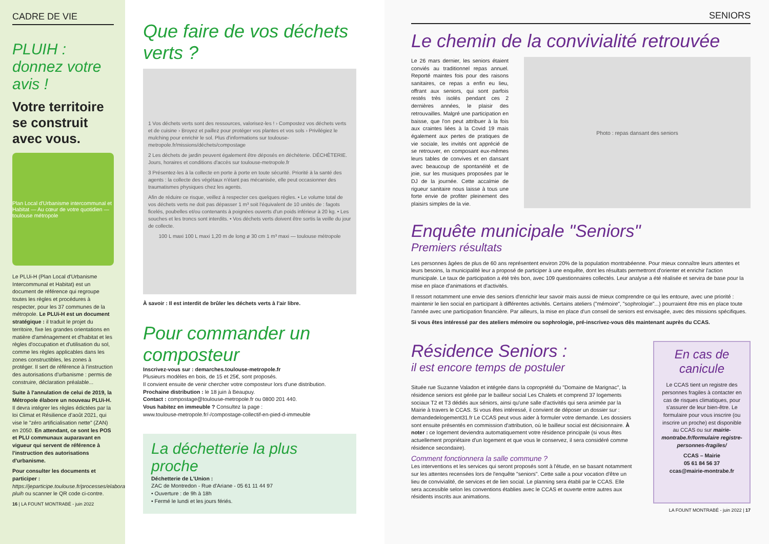CADRE DE VIE
PLUIH : donnez votre avis !
Votre territoire se construit avec vous.
Plan Local d'Urbanisme intercommunal et Habitat — Au cœur de votre quotidien — toulouse métropole
Le PLUi-H (Plan Local d'Urbanisme Intercommunal et Habitat) est un document de référence qui regroupe toutes les règles et procédures à respecter, pour les 37 communes de la métropole. Le PLUi-H est un document stratégique : il traduit le projet du territoire, fixe les grandes orientations en matière d'aménagement et d'habitat et les règles d'occupation et d'utilisation du sol, comme les règles applicables dans les zones constructibles, les zones à protéger. Il sert de référence à l'instruction des autorisations d'urbanisme : permis de construire, déclaration préalable...
Suite à l'annulation de celui de 2019, la Métropole élabore un nouveau PLUi-H. Il devra intégrer les règles édictées par la loi Climat et Résilience d'août 2021, qui vise le "zéro artificialisation nette" (ZAN) en 2050. En attendant, ce sont les POS et PLU communaux auparavant en vigueur qui servent de référence à l'instruction des autorisations d'urbanisme.
Pour consulter les documents et participer : https://jeparticipe.toulouse.fr/processes/elaboration-pluih ou scanner le QR code ci-contre.
16 | LA FOUNT MONTRABÉ - juin 2022
Que faire de vos déchets verts ?
1 Vos déchets verts sont des ressources, valorisez-les ! › Compostez vos déchets verts et de cuisine › Broyez et paillez pour protéger vos plantes et vos sols › Privilégiez le mulching pour enrichir le sol. Plus d'informations sur toulouse-metropole.fr/missions/déchets/compostage
2 Les déchets de jardin peuvent également être déposés en déchèterie. DÉCHÈTERIE. Jours, horaires et conditions d'accès sur toulouse-metropole.fr
3 Présentez-les à la collecte en porte à porte en toute sécurité. Priorité à la santé des agents : la collecte des végétaux n'étant pas mécanisée, elle peut occasionner des traumatismes physiques chez les agents.
Afin de réduire ce risque, veillez à respecter ces quelques règles. • Le volume total de vos déchets verts ne doit pas dépasser 1 m³ soit l'équivalent de 10 unités de : fagots ficelés, poubelles et/ou contenants à poignées ouverts d'un poids inférieur à 20 kg. • Les souches et les troncs sont interdits. • Vos déchets verts doivent être sortis la veille du jour de collecte.
100 L maxi 100 L maxi 1,20 m de long ø 30 cm 1 m³ maxi — toulouse métropole
À savoir : Il est interdit de brûler les déchets verts à l'air libre.
Pour commander un composteur
Inscrivez-vous sur : demarches.toulouse-metropole.fr
Plusieurs modèles en bois, de 15 et 25€, sont proposés.
Il convient ensuite de venir chercher votre composteur lors d'une distribution.
Prochaine distribution : le 18 juin à Beaupuy.
Contact : compostage@toulouse-metropole.fr ou 0800 201 440.
Vous habitez en immeuble ? Consultez la page :
www.toulouse-metropole.fr/-/compostage-collectif-en-pied-d-immeuble
La déchetterie la plus proche
Déchetterie de L'Union :
ZAC de Montredon - Rue d'Ariane - 05 61 11 44 97
• Ouverture : de 9h à 18h
• Fermé le lundi et les jours fériés.
SENIORS
Le chemin de la convivialité retrouvée
Le 26 mars dernier, les seniors étaient conviés au traditionnel repas annuel. Reporté maintes fois pour des raisons sanitaires, ce repas a enfin eu lieu, offrant aux seniors, qui sont parfois restés très isolés pendant ces 2 dernières années, le plaisir des retrouvailles. Malgré une participation en baisse, que l'on peut attribuer à la fois aux craintes liées à la Covid 19 mais également aux pertes de pratiques de vie sociale, les invités ont apprécié de se retrouver, en composant eux-mêmes leurs tables de convives et en dansant avec beaucoup de spontanéité et de joie, sur les musiques proposées par le DJ de la journée. Cette accalmie de rigueur sanitaire nous laisse à tous une forte envie de profiter pleinement des plaisirs simples de la vie.
Photo : repas dansant des seniors
Enquête municipale "Seniors"
Premiers résultats
Les personnes âgées de plus de 60 ans représentent environ 20% de la population montrabéenne. Pour mieux connaître leurs attentes et leurs besoins, la municipalité leur a proposé de participer à une enquête, dont les résultats permettront d'orienter et enrichir l'action municipale. Le taux de participation a été très bon, avec 109 questionnaires collectés. Leur analyse a été réalisée et servira de base pour la mise en place d'animations et d'activités.
Il ressort notamment une envie des seniors d'enrichir leur savoir mais aussi de mieux comprendre ce qui les entoure, avec une priorité : maintenir le lien social en participant à différentes activités. Certains ateliers ("mémoire", "sophrologie"...) pourraient être mis en place toute l'année avec une participation financière. Par ailleurs, la mise en place d'un conseil de seniors est envisagée, avec des missions spécifiques.
Si vous êtes intéressé par des ateliers mémoire ou sophrologie, pré-inscrivez-vous dès maintenant auprès du CCAS.
Résidence Seniors :
il est encore temps de postuler
Située rue Suzanne Valadon et intégrée dans la copropriété du "Domaine de Marignac", la résidence seniors est gérée par le bailleur social Les Chalets et comprend 37 logements sociaux T2 et T3 dédiés aux séniors, ainsi qu'une salle d'activités qui sera animée par la Mairie à travers le CCAS. Si vous êtes intéressé, il convient de déposer un dossier sur : demandedelogement31.fr Le CCAS peut vous aider à formuler votre demande. Les dossiers sont ensuite présentés en commission d'attribution, où le bailleur social est décisionnaire. À noter : ce logement deviendra automatiquement votre résidence principale (si vous êtes actuellement propriétaire d'un logement et que vous le conservez, il sera considéré comme résidence secondaire).
Comment fonctionnera la salle commune ?
Les interventions et les services qui seront proposés sont à l'étude, en se basant notamment sur les attentes recensées lors de l'enquête "seniors". Cette salle a pour vocation d'être un lieu de convivialité, de services et de lien social. Le planning sera établi par le CCAS. Elle sera accessible selon les conventions établies avec le CCAS et ouverte entre autres aux résidents inscrits aux animations.
En cas de canicule
Le CCAS tient un registre des personnes fragiles à contacter en cas de risques climatiques, pour s'assurer de leur bien-être. Le formulaire pour vous inscrire (ou inscrire un proche) est disponible au CCAS ou sur mairie-montrabe.fr/formulaire registre-personnes-fragiles/
CCAS – Mairie
05 61 84 56 37
ccas@mairie-montrabe.fr
LA FOUNT MONTRABÉ - juin 2022 | 17